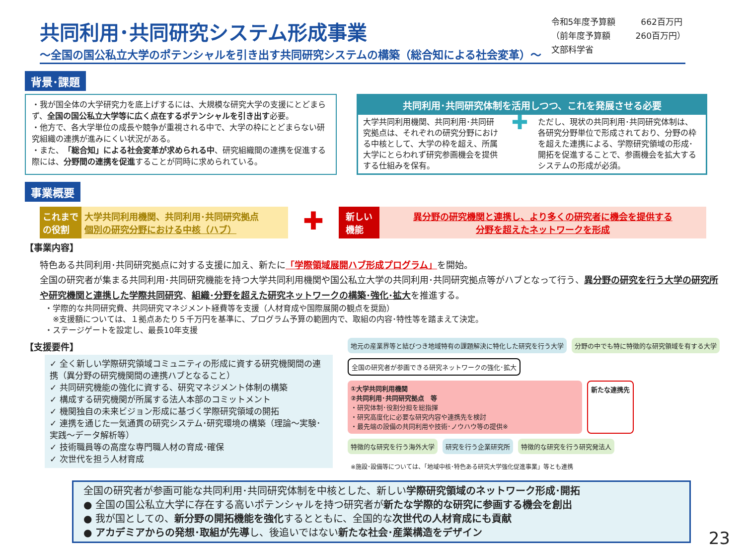共同利用･共同研究システム形成事業
～全国の国公私立大学のポテンシャルを引き出す共同研究システムの構築（総合知による社会変革）～
令和5年度予算額　　　662百万円
（前年度予算額　　　260百万円）
文部科学省
背景･課題
・我が国全体の大学研究力を底上げするには、大規模な研究大学の支援にとどまらず、全国の国公私立大学等に広く点在するポテンシャルを引き出す必要。
・他方で、各大学単位の成長や競争が重視される中で、大学の枠にとどまらない研究組織の連携が進みにくい状況がある。
・また、「総合知」による社会変革が求められる中、研究組織間の連携を促進する際には、分野間の連携を促進することが同時に求められている。
共同利用･共同研究体制を活用しつつ、これを発展させる必要
大学共同利用機関、共同利用･共同研究拠点は、それぞれの研究分野における中核として、大学の枠を超え、所属大学にとらわれず研究参画機会を提供する仕組みを保有。
✚
ただし、現状の共同利用･共同研究体制は、各研究分野単位で形成されており、分野の枠を超えた連携による、学際研究領域の形成･開拓を促進することで、参画機会を拡大するシステムの形成が必須。
事業概要
これまで
の役割
大学共同利用機関、共同利用･共同研究拠点
個別の研究分野における中核（ハブ）
✚
新しい
機能
異分野の研究機関と連携し、より多くの研究者に機会を提供する
分野を超えたネットワークを形成
【事業内容】
特色ある共同利用･共同研究拠点に対する支援に加え、新たに「学際領域展開ハブ形成プログラム」を開始。
全国の研究者が集まる共同利用･共同研究機能を持つ大学共同利用機関や国公私立大学の共同利用･共同研究拠点等がハブとなって行う、異分野の研究を行う大学の研究所や研究機関と連携した学際共同研究、組織･分野を超えた研究ネットワークの構築･強化･拡大を推進する。
・学際的な共同研究費、共同研究マネジメント経費等を支援（人材育成や国際展開の観点を奨励）
　※支援額については、１拠点あたり５千万円を基準に、プログラム予算の範囲内で、取組の内容･特性等を踏まえて決定。
・ステージゲートを設定し、最長10年支援
【支援要件】
✓ 全く新しい学際研究領域コミュニティの形成に資する研究機関間の連携（異分野の研究機関間の連携ハブとなること）
✓ 共同研究機能の強化に資する、研究マネジメント体制の構築
✓ 構成する研究機関が所属する法人本部のコミットメント
✓ 機関独自の未来ビジョン形成に基づく学際研究領域の開拓
✓ 連携を通じた一気通貫の研究システム･研究環境の構築（理論～実験･実践～データ解析等）
✓ 技術職員等の高度な専門職人材の育成･確保
✓ 次世代を担う人材育成
地元の産業界等と結びつき地域特有の課題解決に特化した研究を行う大学
分野の中でも特に特徴的な研究領域を有する大学
全国の研究者が参画できる研究ネットワークの強化･拡大
①大学共同利用機関
②共同利用･共同研究拠点　等
・研究体制･役割分担を総指揮
・研究高度化に必要な研究内容や連携先を検討
・最先端の設備の共同利用や技術･ノウハウ等の提供※
新たな連携先
特徴的な研究を行う海外大学
研究を行う企業研究所
特徴的な研究を行う研究発法人
※施設･設備等については、「地域中核･特色ある研究大学強化促進事業」等とも連携
全国の研究者が参画可能な共同利用･共同研究体制を中核とした、新しい学際研究領域のネットワーク形成･開拓
● 全国の国公私立大学に存在する高いポテンシャルを持つ研究者が新たな学際的な研究に参画する機会を創出
● 我が国としての、新分野の開拓機能を強化するとともに、全国的な次世代の人材育成にも貢献
● アカデミアからの発想･取組が先導し、後追いではない新たな社会･産業構造をデザイン
23